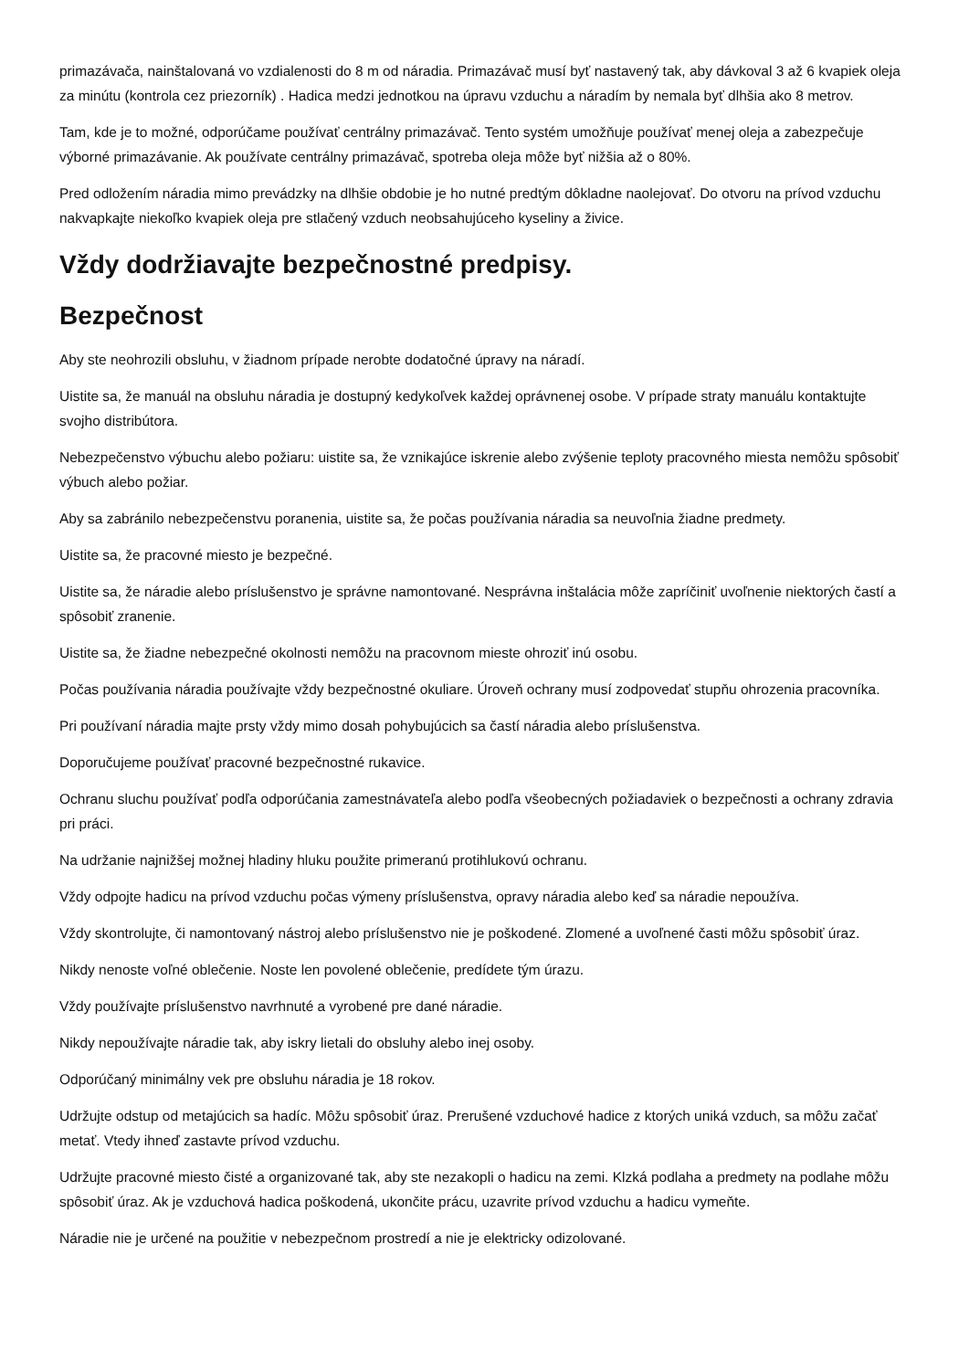primazávača, nainštalovaná vo vzdialenosti do 8 m od náradia. Primazávač musí byť nastavený tak, aby dávkoval 3 až 6 kvapiek oleja za minútu (kontrola cez priezorník) . Hadica medzi jednotkou na úpravu vzduchu a náradím by nemala byť dlhšia ako 8 metrov.
Tam, kde je to možné, odporúčame používať centrálny primazávač. Tento systém umožňuje používať menej oleja a zabezpečuje výborné primazávanie. Ak používate centrálny primazávač, spotreba oleja môže byť nižšia až o 80%.
Pred odložením náradia mimo prevádzky na dlhšie obdobie je ho nutné predtým dôkladne naolejovať. Do otvoru na prívod vzduchu nakvapkajte niekoľko kvapiek oleja pre stlačený vzduch neobsahujúceho kyseliny a živice.
Vždy dodržiavajte bezpečnostné predpisy.
Bezpečnost
Aby ste neohrozili obsluhu, v žiadnom prípade nerobte dodatočné úpravy na náradí.
Uistite sa, že manuál na obsluhu náradia je dostupný kedykoľvek každej oprávnenej osobe. V prípade straty manuálu kontaktujte svojho distribútora.
Nebezpečenstvo výbuchu alebo požiaru: uistite sa, že vznikajúce iskrenie alebo zvýšenie teploty pracovného miesta nemôžu spôsobiť výbuch alebo požiar.
Aby sa zabránilo nebezpečenstvu poranenia, uistite sa, že počas používania náradia sa neuvoľnia žiadne predmety.
Uistite sa, že pracovné miesto je bezpečné.
Uistite sa, že náradie alebo príslušenstvo je správne namontované. Nesprávna inštalácia môže zapríčiniť uvoľnenie niektorých častí a spôsobiť zranenie.
Uistite sa, že žiadne nebezpečné okolnosti nemôžu na pracovnom mieste ohroziť inú osobu.
Počas používania náradia používajte vždy bezpečnostné okuliare. Úroveň ochrany musí zodpovedať stupňu ohrozenia pracovníka.
Pri používaní náradia majte prsty vždy mimo dosah pohybujúcich sa častí náradia alebo príslušenstva.
Doporučujeme používať pracovné bezpečnostné rukavice.
Ochranu sluchu používať podľa odporúčania zamestnávateľa alebo podľa všeobecných požiadaviek o bezpečnosti a ochrany zdravia pri práci.
Na udržanie najnižšej možnej hladiny hluku použite primeranú protihlukovú ochranu.
Vždy odpojte hadicu na prívod vzduchu počas výmeny príslušenstva, opravy náradia alebo keď sa náradie nepoužíva.
Vždy skontrolujte, či namontovaný nástroj alebo príslušenstvo nie je poškodené. Zlomené a uvoľnené časti môžu spôsobiť úraz.
Nikdy nenoste voľné oblečenie. Noste len povolené oblečenie, predídete tým úrazu.
Vždy používajte príslušenstvo navrhnuté a vyrobené pre dané náradie.
Nikdy nepoužívajte náradie tak, aby iskry lietali do obsluhy alebo inej osoby.
Odporúčaný minimálny vek pre obsluhu náradia je 18 rokov.
Udržujte odstup od metajúcich sa hadíc. Môžu spôsobiť úraz. Prerušené vzduchové hadice z ktorých uniká vzduch, sa môžu začať metať. Vtedy ihneď zastavte prívod vzduchu.
Udržujte pracovné miesto čisté a organizované tak, aby ste nezakopli o hadicu na zemi. Klzká podlaha a predmety na podlahe môžu spôsobiť úraz. Ak je vzduchová hadica poškodená, ukončite prácu, uzavrite prívod vzduchu a hadicu vymeňte.
Náradie nie je určené na použitie v nebezpečnom prostredí a nie je elektricky odizolované.